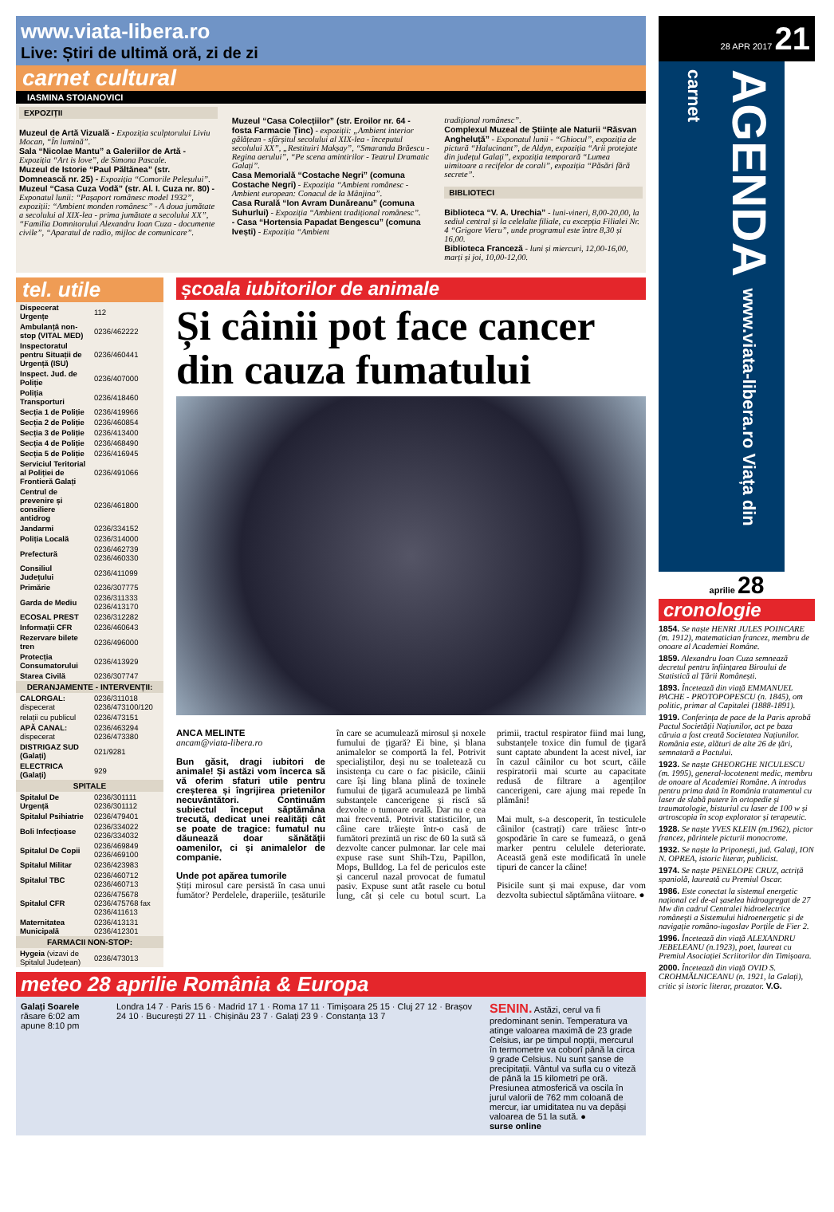www.viata-libera.ro
Live: Știri de ultimă oră, zi de zi
carnet cultural
IASMINA STOIANOVICI
EXPOZIȚII
Muzeul de Artă Vizuală - Expoziția sculptorului Liviu Mocan, “În lumină”.
Sala “Nicolae Mantu” a Galeriilor de Artă - Expoziția “Art is love”, de Simona Pascale.
Muzeul de Istorie “Paul Păltănea” (str. Domnească nr. 25) - Expoziția “Comorile Peleșului”.
Muzeul “Casa Cuza Vodă” (str. Al. I. Cuza nr. 80) - Exponatul lunii: “Pașaport românesc model 1932”, expoziții: “Ambient monden românesc” - A doua jumătate a secolului al XIX-lea - prima jumătate a secolului XX”, “Familia Domnitorului Alexandru Ioan Cuza - documente civile”, “Aparatul de radio, mijloc de comunicare”.
Muzeul “Casa Colecțiilor” (str. Eroilor nr. 64 - fosta Farmacie Ținc) - expoziții: „Ambient interior gălățean - sfârșitul secolului al XIX-lea - începutul secolului XX”, „Restituiri Makșay”, “Smaranda Brăescu - Regina aerului”, “Pe scena amintirilor - Teatrul Dramatic Galați”.
Casa Memorială “Costache Negri” (comuna Costache Negri) - Expoziția “Ambient românesc - Ambient european: Conacul de la Mânjina”.
Casa Rurală “Ion Avram Dunăreanu” (comuna Suhurlui) - Expoziția “Ambient tradițional românesc”.
- Casa “Hortensia Papadat Bengescu” (comuna Ivești) - Expoziția “Ambient
tradițional românesc”.
Complexul Muzeal de Științe ale Naturii “Răsvan Angheluță” - Exponatul lunii - “Ghiocul”, expoziția de pictură “Halucinant”, de Aldyn, expoziția “Arii protejate din județul Galați”, expoziția temporară “Lumea uimitoare a recifelor de corali”, expoziția “Păsări fără secrete”.
BIBLIOTECI
Biblioteca “V. A. Urechia” - luni-vineri, 8,00-20,00, la sediul central și la celelalte filiale, cu excepția Filialei Nr. 4 “Grigore Vieru”, unde programul este între 8,30 și 16,00.
Biblioteca Franceză - luni și miercuri, 12,00-16,00, marți și joi, 10,00-12,00.
tel. utile
| Dispecerat Urgențe | 112 |
| Ambulanță non-stop (VITAL MED) | 0236/462222 |
| Inspectoratul pentru Situații de Urgență (ISU) | 0236/460441 |
| Inspect. Jud. de Poliție | 0236/407000 |
| Poliția Transporturi | 0236/418460 |
| Secția 1 de Poliție | 0236/419966 |
| Secția 2 de Poliție | 0236/460854 |
| Secția 3 de Poliție | 0236/413400 |
| Secția 4 de Poliție | 0236/468490 |
| Secția 5 de Poliție | 0236/416945 |
| Serviciul Teritorial al Poliției de Frontieră Galați | 0236/491066 |
| Centrul de prevenire și consiliere antidrog | 0236/461800 |
| Jandarmi | 0236/334152 |
| Poliția Locală | 0236/314000 |
| Prefectură | 0236/462739 0236/460330 |
| Consiliul Județului | 0236/411099 |
| Primărie | 0236/307775 |
| Garda de Mediu | 0236/311333 0236/413170 |
| ECOSAL PREST | 0236/312282 |
| Informații CFR | 0236/460643 |
| Rezervare bilete tren | 0236/496000 |
| Protecția Consumatorului | 0236/413929 |
| Starea Civilă | 0236/307747 |
| DERANJAMENTE - INTERVENȚII: | |
| CALORGAL: dispecerat | 0236/311018 0236/473100/120 |
| relații cu publicul | 0236/473151 |
| APĂ CANAL: dispecerat | 0236/463294 0236/473380 |
| DISTRIGAZ SUD (Galați) | 021/9281 |
| ELECTRICA (Galați) | 929 |
| SPITALE | |
| Spitalul De Urgență | 0236/301111 0236/301112 |
| Spitalul Psihiatrie | 0236/479401 |
| Boli Infecțioase | 0236/334022 0236/334032 |
| Spitalul De Copii | 0236/469849 0236/469100 |
| Spitalul Militar | 0236/423983 |
| Spitalul TBC | 0236/460712 0236/460713 |
| Spitalul CFR | 0236/475678 0236/475768 fax 0236/411613 |
| Maternitatea Municipală | 0236/413131 0236/412301 |
| FARMACII NON-STOP: | |
| Hygeia (vizavi de Spitalul Județean) | 0236/473013 |
școala iubitorilor de animale
Și câinii pot face cancer din cauza fumatului
ANCA MELINTE
ancam@viata-libera.ro
Bun găsit, dragi iubitori de animale! Și astăzi vom încerca să vă oferim sfaturi utile pentru creșterea și îngrijirea prietenilor necuvântători. Continuăm subiectul început săptămâna trecută, dedicat unei realități cât se poate de tragice: fumatul nu dăunează doar sănătății oamenilor, ci și animalelor de companie.
Unde pot apărea tumorile
Știți mirosul care persistă în casa unui fumător? Perdelele, draperiile, țesăturile în care se acumulează mirosul și noxele fumului de țigară? Ei bine, și blana animalelor se comportă la fel. Potrivit specialiștilor, deși nu se toaletează cu insistența cu care o fac pisicile, câinii care își ling blana plină de toxinele fumului de țigară acumulează pe limbă substanțele cancerigene și riscă să dezvolte o tumoare orală. Dar nu e cea mai frecventă. Potrivit statisticilor, un câine care trăiește într-o casă de fumători prezintă un risc de 60 la sută să dezvolte cancer pulmonar. Iar cele mai expuse rase sunt Shih-Tzu, Papillon, Mops, Bulldog. La fel de periculos este și cancerul nazal provocat de fumatul pasiv. Expuse sunt atât rasele cu botul lung, cât și cele cu botul scurt. La primii, tractul respirator fiind mai lung, substanțele toxice din fumul de țigară sunt captate abundent la acest nivel, iar în cazul câinilor cu bot scurt, căile respiratorii mai scurte au capacitate redusă de filtrare a agenților cancerigeni, care ajung mai repede în plămâni!
Mai mult, s-a descoperit, în testiculele câinilor (castrați) care trăiesc într-o gospodărie în care se fumează, o genă marker pentru celulele deteriorate. Această genă este modificată în unele tipuri de cancer la câine!
Pisicile sunt și mai expuse, dar vom dezvolta subiectul săptămâna viitoare. ●
meteo 28 aprilie România & Europa
Galați Soarele
răsare 6:02 am
apune 8:10 pm
Londra 14 7 · Paris 15 6 · Madrid 17 1 · Roma 17 11 · Timișoara 25 15 · Cluj 27 12 · Brașov 24 10 · București 27 11 · Chișinău 23 7 · Galați 23 9 · Constanța 13 7
SENIN. Astăzi, cerul va fi predominant senin. Temperatura va atinge valoarea maximă de 23 grade Celsius, iar pe timpul nopții, mercurul în termometre va coborî până la circa 9 grade Celsius. Nu sunt șanse de precipitații. Vântul va sufla cu o viteză de până la 15 kilometri pe oră. Presiunea atmosferică va oscila în jurul valorii de 762 mm coloană de mercur, iar umiditatea nu va depăși valoarea de 51 la sută. ●
surse online
28 APR 2017 21
AGENDA www.viata-libera.ro Viața din carnet
aprilie 28
cronologie
1854. Se naște HENRI JULES POINCARE (m. 1912), matematician francez, membru de onoare al Academiei Române.
1859. Alexandru Ioan Cuza semnează decretul pentru înființarea Biroului de Statistică al Țării Românești.
1893. Încetează din viață EMMANUEL PACHE - PROTOPOPESCU (n. 1845), om politic, primar al Capitalei (1888-1891).
1919. Conferința de pace de la Paris aprobă Pactul Societății Națiunilor, act pe baza căruia a fost creată Societatea Națiunilor. România este, alături de alte 26 de țări, semnatară a Pactului.
1923. Se naște GHEORGHE NICULESCU (m. 1995), general-locotenent medic, membru de onoare al Academiei Române. A introdus pentru prima dată în România tratamentul cu laser de slabă putere în ortopedie și traumatologie, bisturiul cu laser de 100 w și artroscopia în scop explorator și terapeutic.
1928. Se naște YVES KLEIN (m.1962), pictor francez, părintele picturii monocrome.
1932. Se naște la Priponești, jud. Galați, ION N. OPREA, istoric literar, publicist.
1974. Se naște PENELOPE CRUZ, actriță spaniolă, laureată cu Premiul Oscar.
1986. Este conectat la sistemul energetic național cel de-al șaselea hidroagregat de 27 Mw din cadrul Centralei hidroelectrice românești a Sistemului hidroenergetic și de navigație româno-iugoslav Porțile de Fier 2.
1996. Încetează din viață ALEXANDRU JEBELEANU (n.1923), poet, laureat cu Premiul Asociației Scriitorilor din Timișoara.
2000. Încetează din viață OVID S. CROHMĂLNICEANU (n. 1921, la Galați), critic și istoric literar, prozator. V.G.